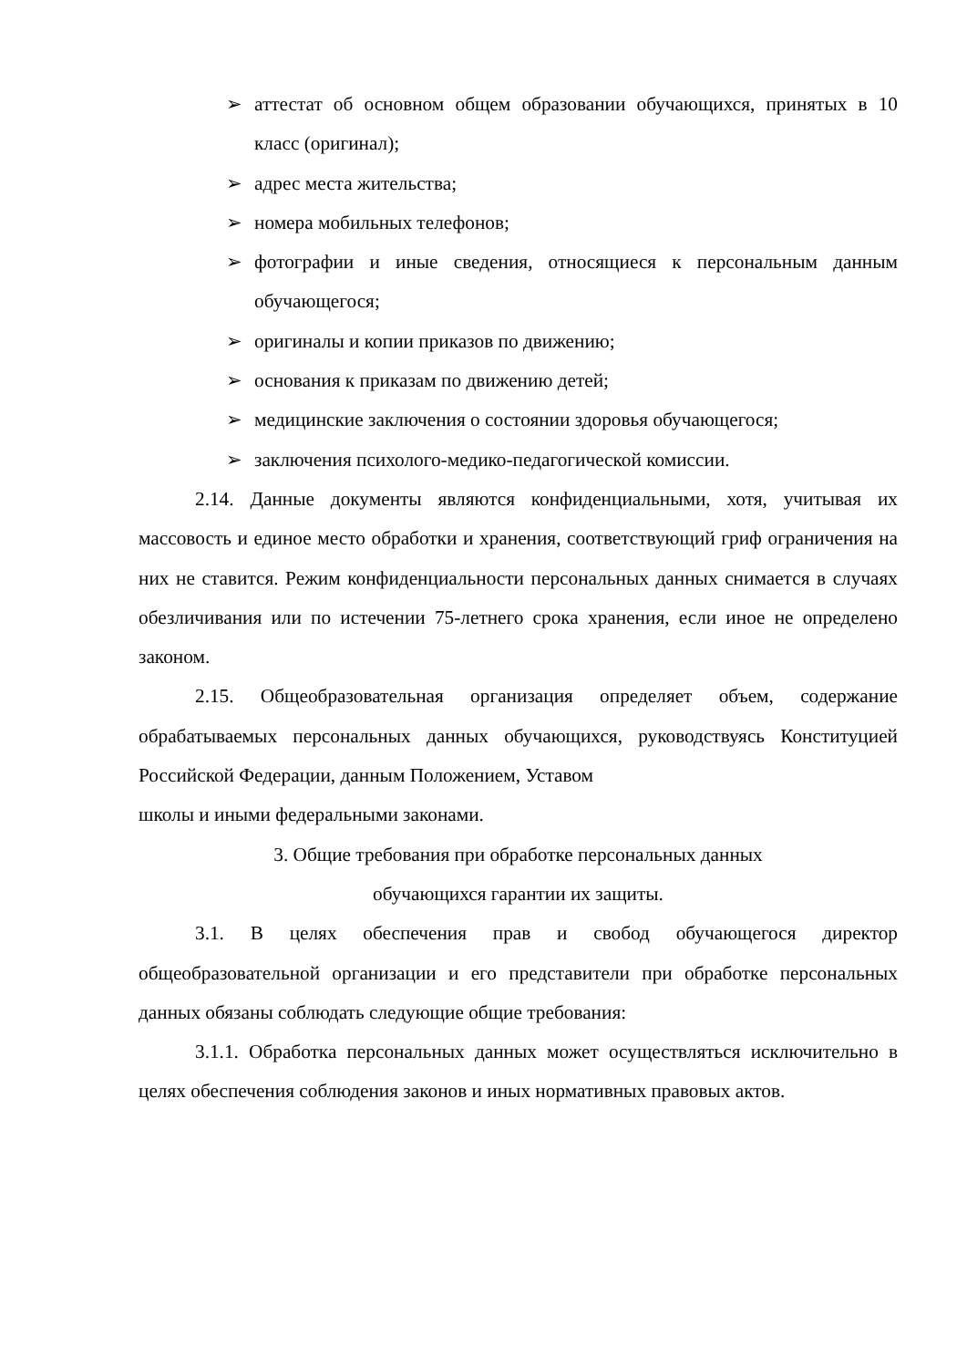➢ аттестат об основном общем образовании обучающихся, принятых в 10 класс (оригинал);
➢ адрес места жительства;
➢ номера мобильных телефонов;
➢ фотографии и иные сведения, относящиеся к персональным данным обучающегося;
➢ оригиналы и копии приказов по движению;
➢ основания к приказам по движению детей;
➢ медицинские заключения о состоянии здоровья обучающегося;
➢ заключения психолого-медико-педагогической комиссии.
2.14. Данные документы являются конфиденциальными, хотя, учитывая их массовость и единое место обработки и хранения, соответствующий гриф ограничения на них не ставится. Режим конфиденциальности персональных данных снимается в случаях обезличивания или по истечении 75-летнего срока хранения, если иное не определено законом.
2.15. Общеобразовательная организация определяет объем, содержание обрабатываемых персональных данных обучающихся, руководствуясь Конституцией Российской Федерации, данным Положением, Уставом
школы и иными федеральными законами.
3. Общие требования при обработке персональных данных
обучающихся гарантии их защиты.
3.1. В целях обеспечения прав и свобод обучающегося директор общеобразовательной организации и его представители при обработке персональных данных обязаны соблюдать следующие общие требования:
3.1.1. Обработка персональных данных может осуществляться исключительно в целях обеспечения соблюдения законов и иных нормативных правовых актов.